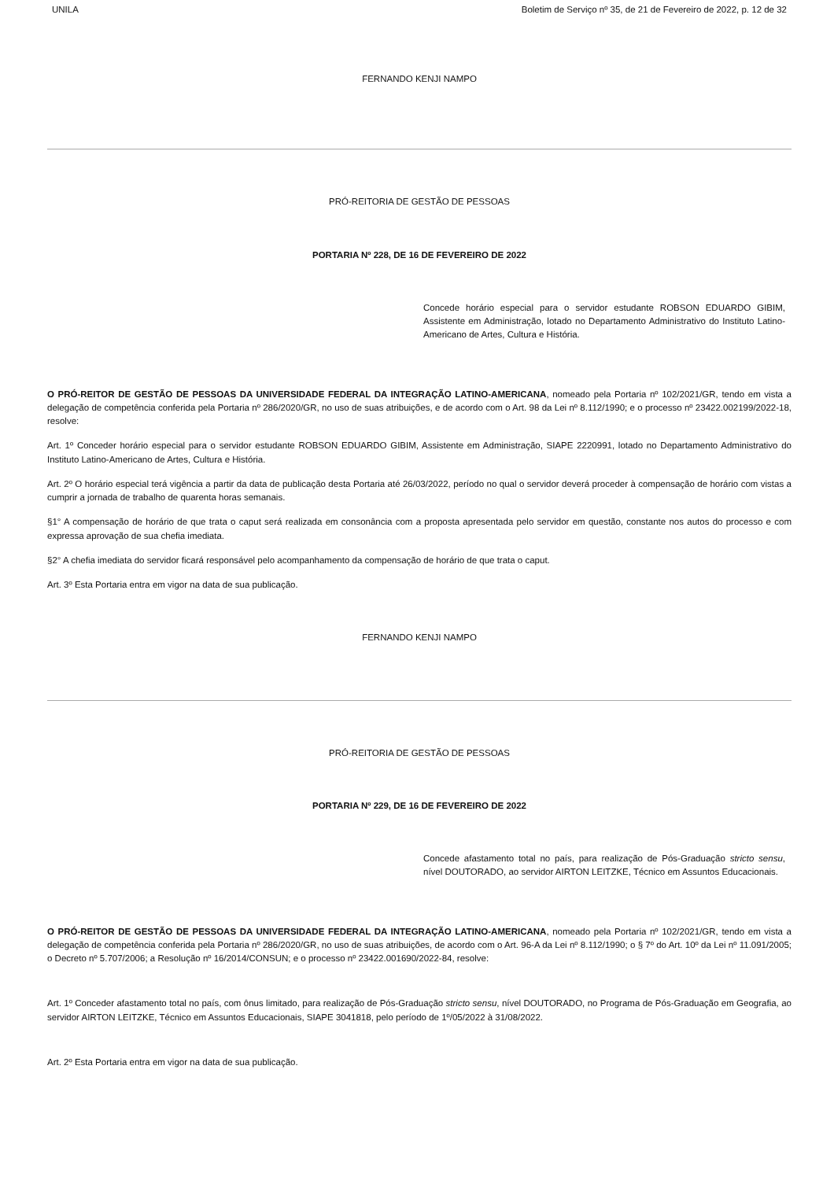UNILA Boletim de Serviço nº 35, de 21 de Fevereiro de 2022, p. 12 de 32
FERNANDO KENJI NAMPO
PRÓ-REITORIA DE GESTÃO DE PESSOAS
PORTARIA Nº 228, DE 16 DE FEVEREIRO DE 2022
Concede horário especial para o servidor estudante ROBSON EDUARDO GIBIM, Assistente em Administração, lotado no Departamento Administrativo do Instituto Latino-Americano de Artes, Cultura e História.
O PRÓ-REITOR DE GESTÃO DE PESSOAS DA UNIVERSIDADE FEDERAL DA INTEGRAÇÃO LATINO-AMERICANA, nomeado pela Portaria nº 102/2021/GR, tendo em vista a delegação de competência conferida pela Portaria nº 286/2020/GR, no uso de suas atribuições, e de acordo com o Art. 98 da Lei nº 8.112/1990; e o processo nº 23422.002199/2022-18, resolve:
Art. 1º Conceder horário especial para o servidor estudante ROBSON EDUARDO GIBIM, Assistente em Administração, SIAPE 2220991, lotado no Departamento Administrativo do Instituto Latino-Americano de Artes, Cultura e História.
Art. 2º O horário especial terá vigência a partir da data de publicação desta Portaria até 26/03/2022, período no qual o servidor deverá proceder à compensação de horário com vistas a cumprir a jornada de trabalho de quarenta horas semanais.
§1° A compensação de horário de que trata o caput será realizada em consonância com a proposta apresentada pelo servidor em questão, constante nos autos do processo e com expressa aprovação de sua chefia imediata.
§2° A chefia imediata do servidor ficará responsável pelo acompanhamento da compensação de horário de que trata o caput.
Art. 3º Esta Portaria entra em vigor na data de sua publicação.
FERNANDO KENJI NAMPO
PRÓ-REITORIA DE GESTÃO DE PESSOAS
PORTARIA Nº 229, DE 16 DE FEVEREIRO DE 2022
Concede afastamento total no país, para realização de Pós-Graduação stricto sensu, nível DOUTORADO, ao servidor AIRTON LEITZKE, Técnico em Assuntos Educacionais.
O PRÓ-REITOR DE GESTÃO DE PESSOAS DA UNIVERSIDADE FEDERAL DA INTEGRAÇÃO LATINO-AMERICANA, nomeado pela Portaria nº 102/2021/GR, tendo em vista a delegação de competência conferida pela Portaria nº 286/2020/GR, no uso de suas atribuições, de acordo com o Art. 96-A da Lei nº 8.112/1990; o § 7º do Art. 10º da Lei nº 11.091/2005; o Decreto nº 5.707/2006; a Resolução nº 16/2014/CONSUN; e o processo nº 23422.001690/2022-84, resolve:
Art. 1º Conceder afastamento total no país, com ônus limitado, para realização de Pós-Graduação stricto sensu, nível DOUTORADO, no Programa de Pós-Graduação em Geografia, ao servidor AIRTON LEITZKE, Técnico em Assuntos Educacionais, SIAPE 3041818, pelo período de 1º/05/2022 à 31/08/2022.
Art. 2º Esta Portaria entra em vigor na data de sua publicação.